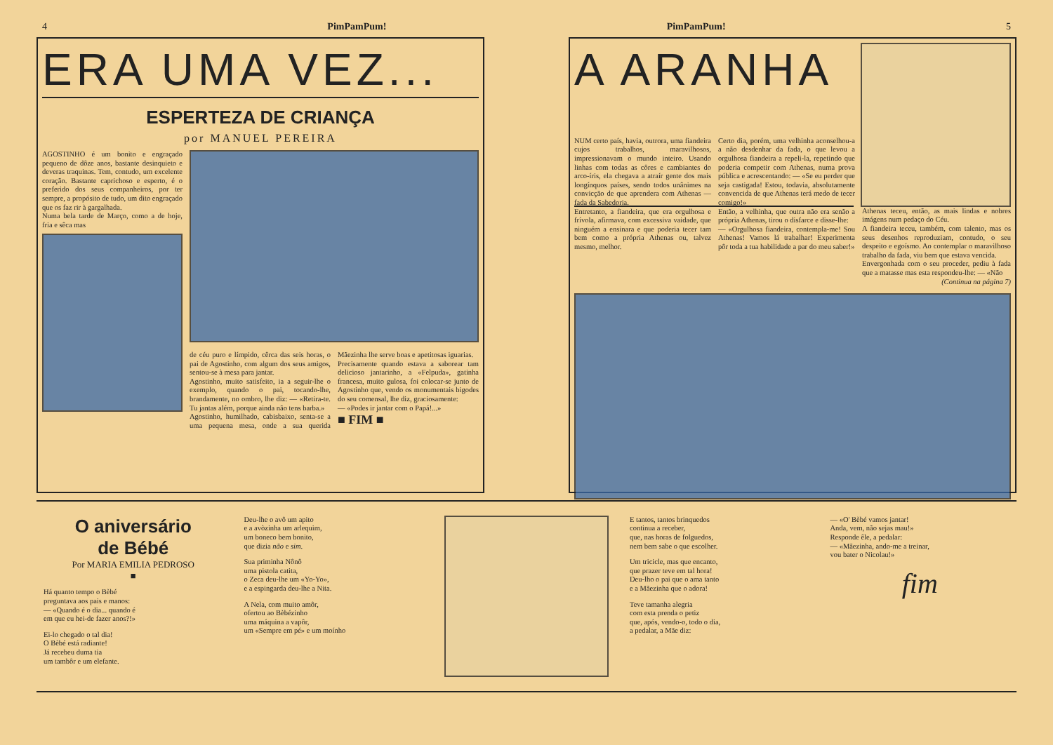4 PimPamPum! PimPamPum! 5
ERA UMA VEZ...
ESPERTEZA DE CRIANÇA
por MANUEL PEREIRA
AGOSTINHO é um bonito e engraçado pequeno de dôze anos, bastante desinquieto e deveras traquinas. Tem, contudo, um excelente coração. Bastante caprichoso e esperto, é o preferido dos seus companheiros, por ter sempre, a propósito de tudo, um dito engraçado que os faz rir à gargalhada.
Numa bela tarde de Março, como a de hoje, fria e sêca mas
de céu puro e límpido, cêrca das seis horas, o pai de Agostinho, com algum dos seus amigos, sentou-se à mesa para jantar.
Agostinho, muito satisfeito, ia a seguir-lhe o exemplo, quando o pai, tocando-lhe, brandamente, no ombro, lhe diz: — «Retira-te. Tu jantas além, porque ainda não tens barba.»
Agostinho, humilhado, cabisbaixo, senta-se a uma pequena mesa, onde a sua querida Mãezinha lhe serve boas e apetitosas iguarias.
Precisamente quando estava a saborear tam delicioso jantarinho, a «Felpuda», gatinha francesa, muito gulosa, foi colocar-se junto de Agostinho que, vendo os monumentais bigodes do seu comensal, lhe diz, graciosamente:
— «Podes ir jantar com o Papá!...»
■ FIM ■
A ARANHA
NUM certo país, havia, outrora, uma fiandeira cujos trabalhos, maravilhosos, impressionavam o mundo inteiro. Usando linhas com todas as côres e cambiantes do arco-íris, ela chegava a atraír gente dos mais longínquos países, sendo todos unânimes na convicção de que aprendera com Athenas — fada da Sabedoria.
Entretanto, a fiandeira, que era orgulhosa e frívola, afirmava, com excessiva vaidade, que ninguém a ensinara e que poderia tecer tam bem como a própria Athenas ou, talvez mesmo, melhor.
Certo dia, porém, uma velhinha aconselhou-a a não desdenhar da fada, o que levou a orgulhosa fiandeira a repeli-la, repetindo que poderia competir com Athenas, numa prova pública e acrescentando: — «Se eu perder que seja castigada! Estou, todavia, absolutamente convencida de que Athenas terá medo de tecer comigo!»
Então, a velhinha, que outra não era senão a própria Athenas, tirou o disfarce e disse-lhe:
— «Orgulhosa fiandeira, contempla-me! Sou Athenas! Vamos lá trabalhar! Experimenta pôr toda a tua habilidade a par do meu saber!»
Athenas teceu, então, as mais lindas e nobres imágens num pedaço do Céu.
A fiandeira teceu, também, com talento, mas os seus desenhos reproduziam, contudo, o seu despeito e egoísmo. Ao contemplar o maravilhoso trabalho da fada, viu bem que estava vencida.
Envergonhada com o seu proceder, pediu à fada que a matasse mas esta respondeu-lhe: — «Não
(Continua na página 7)
O aniversário
de Bébé
Por MARIA EMILIA PEDROSO
■
Há quanto tempo o Bèbé
preguntava aos pais e manos:
— «Quando é o dia... quando é
em que eu hei-de fazer anos?!»
Ei-lo chegado o tal dia!
O Bèbé está radiante!
Já recebeu duma tia
um tambôr e um elefante.
Deu-lhe o avô um apito
e a avòzinha um arlequim,
um boneco bem bonito,
que dizia não e sim.
Sua priminha Nônô
uma pistola catita,
o Zeca deu-lhe um «Yo-Yo»,
e a espingarda deu-lhe a Nita.
A Nela, com muito amôr,
ofertou ao Bèbézinho
uma máquina a vapôr,
um «Sempre em pé» e um moínho
E tantos, tantos brinquedos
continua a receber,
que, nas horas de folguedos,
nem bem sabe o que escolher.
Um tricicle, mas que encanto,
que prazer teve em tal hora!
Deu-lho o pai que o ama tanto
e a Mãezinha que o adora!
Teve tamanha alegria
com esta prenda o petiz
que, após, vendo-o, todo o dia,
a pedalar, a Mãe diz:
— «O' Bèbé vamos jantar!
Anda, vem, não sejas mau!»
Responde êle, a pedalar:
— «Mãezinha, ando-me a treinar,
vou bater o Nicolau!»
fim